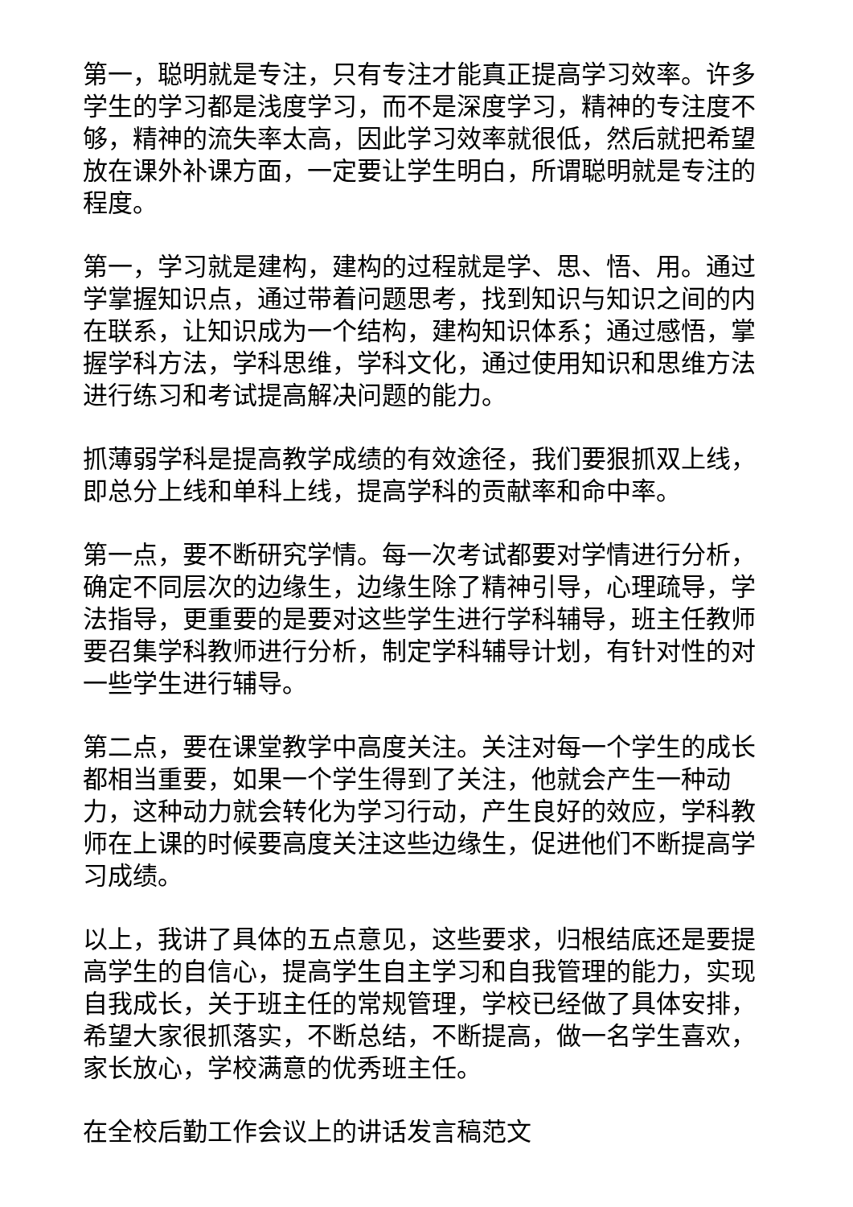第一，聪明就是专注，只有专注才能真正提高学习效率。许多学生的学习都是浅度学习，而不是深度学习，精神的专注度不够，精神的流失率太高，因此学习效率就很低，然后就把希望放在课外补课方面，一定要让学生明白，所谓聪明就是专注的程度。
第一，学习就是建构，建构的过程就是学、思、悟、用。通过学掌握知识点，通过带着问题思考，找到知识与知识之间的内在联系，让知识成为一个结构，建构知识体系；通过感悟，掌握学科方法，学科思维，学科文化，通过使用知识和思维方法进行练习和考试提高解决问题的能力。
抓薄弱学科是提高教学成绩的有效途径，我们要狠抓双上线，即总分上线和单科上线，提高学科的贡献率和命中率。
第一点，要不断研究学情。每一次考试都要对学情进行分析，确定不同层次的边缘生，边缘生除了精神引导，心理疏导，学法指导，更重要的是要对这些学生进行学科辅导，班主任教师要召集学科教师进行分析，制定学科辅导计划，有针对性的对一些学生进行辅导。
第二点，要在课堂教学中高度关注。关注对每一个学生的成长都相当重要，如果一个学生得到了关注，他就会产生一种动力，这种动力就会转化为学习行动，产生良好的效应，学科教师在上课的时候要高度关注这些边缘生，促进他们不断提高学习成绩。
以上，我讲了具体的五点意见，这些要求，归根结底还是要提高学生的自信心，提高学生自主学习和自我管理的能力，实现自我成长，关于班主任的常规管理，学校已经做了具体安排，希望大家很抓落实，不断总结，不断提高，做一名学生喜欢，家长放心，学校满意的优秀班主任。
在全校后勤工作会议上的讲话发言稿范文